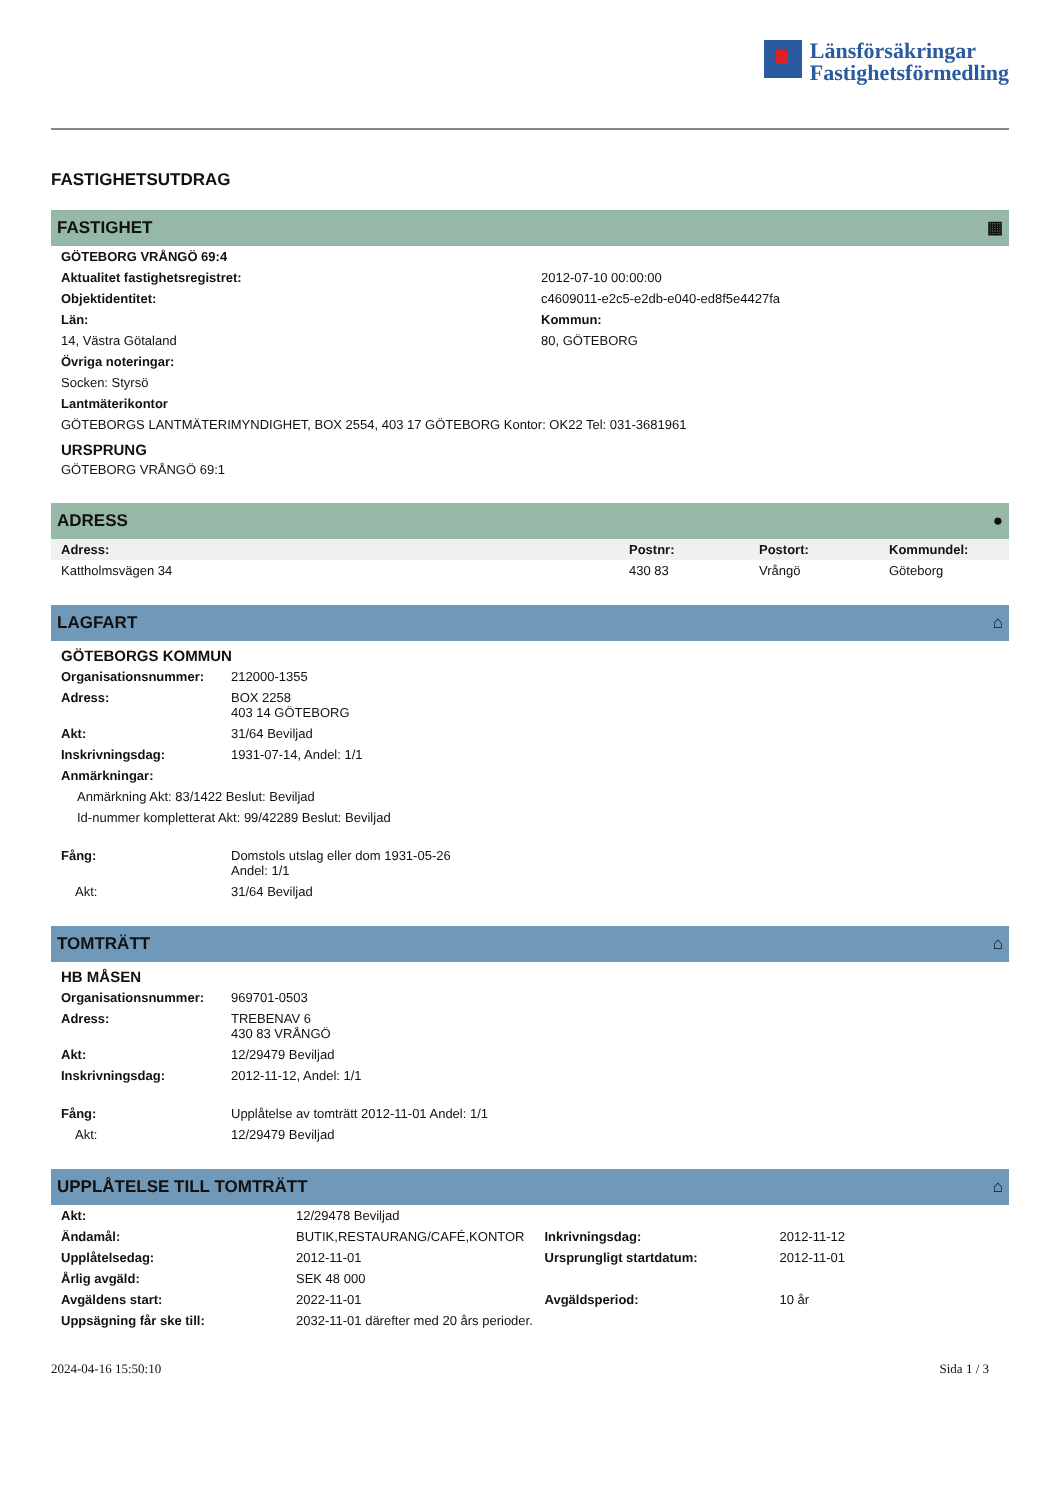Länsförsäkringar
Fastighetsförmedling
FASTIGHETSUTDRAG
FASTIGHET ▦
| GÖTEBORG VRÅNGÖ 69:4 | |
| --- | --- |
| Aktualitet fastighetsregistret: | 2012-07-10 00:00:00 |
| Objektidentitet: | c4609011-e2c5-e2db-e040-ed8f5e4427fa |
| Län: | Kommun: |
| 14, Västra Götaland | 80, GÖTEBORG |
| Övriga noteringar: | |
| Socken: Styrsö | |
| Lantmäterikontor | |
| GÖTEBORGS LANTMÄTERIMYNDIGHET, BOX 2554, 403 17 GÖTEBORG Kontor: OK22 Tel: 031-3681961 | |
URSPRUNG
GÖTEBORG VRÅNGÖ 69:1
ADRESS ●
| Adress: | Postnr: | Postort: | Kommundel: |
| --- | --- | --- | --- |
| Kattholmsvägen 34 | 430 83 | Vrångö | Göteborg |
LAGFART ⌂
GÖTEBORGS KOMMUN
| Organisationsnummer: | 212000-1355 |
| Adress: | BOX 2258 403 14 GÖTEBORG |
| Akt: | 31/64 Beviljad |
| Inskrivningsdag: | 1931-07-14, Andel: 1/1 |
| Anmärkningar: | |
| Anmärkning Akt: 83/1422 Beslut: Beviljad | |
| Id-nummer kompletterat Akt: 99/42289 Beslut: Beviljad | |
| Fång: | Domstols utslag eller dom 1931-05-26 Andel: 1/1 |
| Akt: | 31/64 Beviljad |
TOMTRÄTT ⌂
HB MÅSEN
| Organisationsnummer: | 969701-0503 |
| Adress: | TREBENAV 6 430 83 VRÅNGÖ |
| Akt: | 12/29479 Beviljad |
| Inskrivningsdag: | 2012-11-12, Andel: 1/1 |
| Fång: | Upplåtelse av tomträtt 2012-11-01 Andel: 1/1 |
| Akt: | 12/29479 Beviljad |
UPPLÅTELSE TILL TOMTRÄTT ⌂
| Akt: | 12/29478 Beviljad | | |
| Ändamål: | BUTIK,RESTAURANG/CAFÉ,KONTOR | Inkrivningsdag: | 2012-11-12 |
| Upplåtelsedag: | 2012-11-01 | Ursprungligt startdatum: | 2012-11-01 |
| Årlig avgäld: | SEK 48 000 | | |
| Avgäldens start: | 2022-11-01 | Avgäldsperiod: | 10 år |
| Uppsägning får ske till: | 2032-11-01 därefter med 20 års perioder. | | |
2024-04-16 15:50:10 Sida 1 / 3